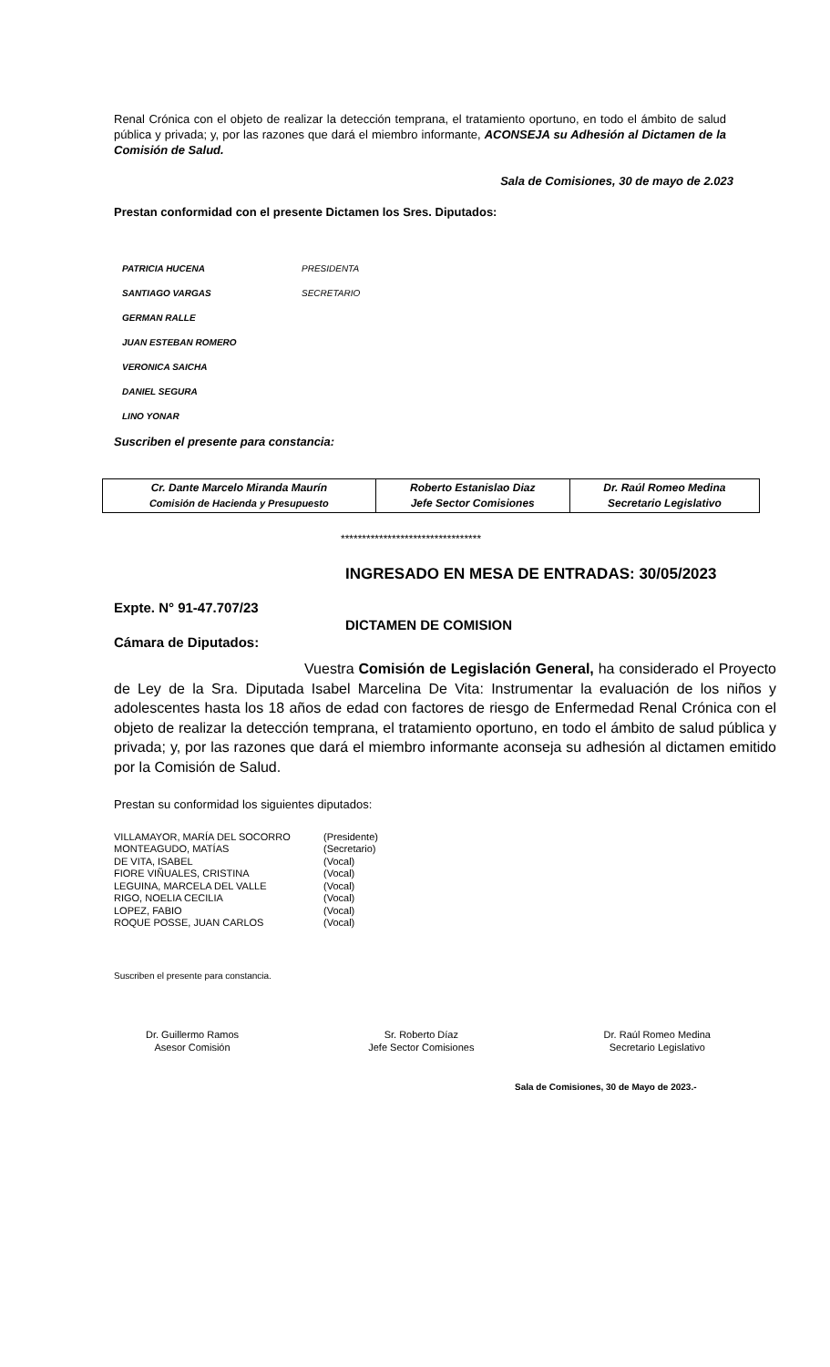Renal Crónica con el objeto de realizar la detección temprana, el tratamiento oportuno, en todo el ámbito de salud pública y privada; y, por las razones que dará el miembro informante, ACONSEJA su Adhesión al Dictamen de la Comisión de Salud.
Sala de Comisiones, 30 de mayo de 2.023
Prestan conformidad con el presente Dictamen los Sres. Diputados:
| PATRICIA HUCENA | PRESIDENTA |
| SANTIAGO VARGAS | SECRETARIO |
| GERMAN RALLE | |
| JUAN ESTEBAN ROMERO | |
| VERONICA SAICHA | |
| DANIEL SEGURA | |
| LINO YONAR | |
Suscriben el presente para constancia:
| Cr. Dante Marcelo Miranda Maurín Comisión de Hacienda y Presupuesto | Roberto Estanislao Diaz Jefe Sector Comisiones | Dr. Raúl Romeo Medina Secretario Legislativo |
*********************************
INGRESADO EN MESA DE ENTRADAS: 30/05/2023
Expte. N° 91-47.707/23
DICTAMEN DE COMISION
Cámara de Diputados:
Vuestra Comisión de Legislación General, ha considerado el Proyecto de Ley de la Sra. Diputada Isabel Marcelina De Vita: Instrumentar la evaluación de los niños y adolescentes hasta los 18 años de edad con factores de riesgo de Enfermedad Renal Crónica con el objeto de realizar la detección temprana, el tratamiento oportuno, en todo el ámbito de salud pública y privada; y, por las razones que dará el miembro informante aconseja su adhesión al dictamen emitido por la Comisión de Salud.
Prestan su conformidad los siguientes diputados:
| VILLAMAYOR, MARÍA DEL SOCORRO | (Presidente) |
| MONTEAGUDO, MATÍAS | (Secretario) |
| DE VITA, ISABEL | (Vocal) |
| FIORE VIÑUALES, CRISTINA | (Vocal) |
| LEGUINA, MARCELA DEL VALLE | (Vocal) |
| RIGO, NOELIA CECILIA | (Vocal) |
| LOPEZ, FABIO | (Vocal) |
| ROQUE POSSE, JUAN CARLOS | (Vocal) |
Suscriben el presente para constancia.
Dr. Guillermo Ramos
Asesor Comisión
Sr. Roberto Díaz
Jefe Sector Comisiones
Dr. Raúl Romeo Medina
Secretario Legislativo
Sala de Comisiones, 30 de Mayo de 2023.-